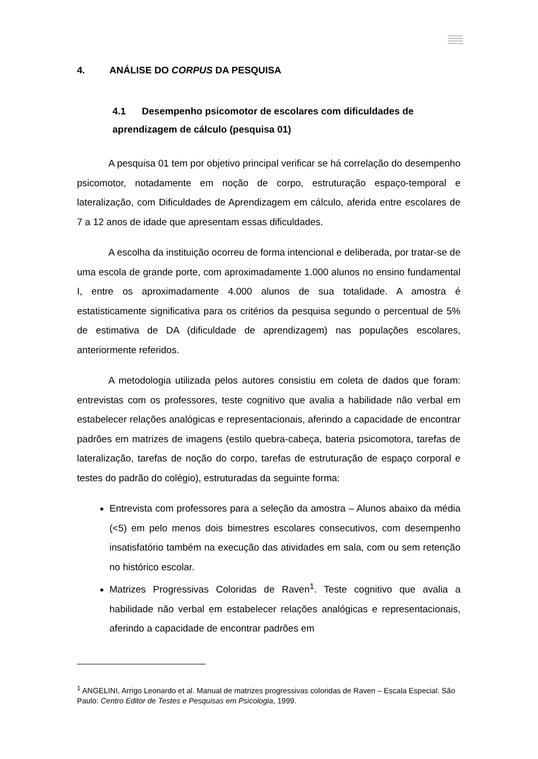4. ANÁLISE DO CORPUS DA PESQUISA
4.1 Desempenho psicomotor de escolares com dificuldades de aprendizagem de cálculo (pesquisa 01)
A pesquisa 01 tem por objetivo principal verificar se há correlação do desempenho psicomotor, notadamente em noção de corpo, estruturação espaço-temporal e lateralização, com Dificuldades de Aprendizagem em cálculo, aferida entre escolares de 7 a 12 anos de idade que apresentam essas dificuldades.
A escolha da instituição ocorreu de forma intencional e deliberada, por tratar-se de uma escola de grande porte, com aproximadamente 1.000 alunos no ensino fundamental I, entre os aproximadamente 4.000 alunos de sua totalidade. A amostra é estatisticamente significativa para os critérios da pesquisa segundo o percentual de 5% de estimativa de DA (dificuldade de aprendizagem) nas populações escolares, anteriormente referidos.
A metodologia utilizada pelos autores consistiu em coleta de dados que foram: entrevistas com os professores, teste cognitivo que avalia a habilidade não verbal em estabelecer relações analógicas e representacionais, aferindo a capacidade de encontrar padrões em matrizes de imagens (estilo quebra-cabeça, bateria psicomotora, tarefas de lateralização, tarefas de noção do corpo, tarefas de estruturação de espaço corporal e testes do padrão do colégio), estruturadas da seguinte forma:
Entrevista com professores para a seleção da amostra – Alunos abaixo da média (<5) em pelo menos dois bimestres escolares consecutivos, com desempenho insatisfatório também na execução das atividades em sala, com ou sem retenção no histórico escolar.
Matrizes Progressivas Coloridas de Raven<sup>1</sup>. Teste cognitivo que avalia a habilidade não verbal em estabelecer relações analógicas e representacionais, aferindo a capacidade de encontrar padrões em
<sup>1</sup> ANGELINI, Arrigo Leonardo et al. Manual de matrizes progressivas coloridas de Raven – Escala Especial. São Paulo: Centro Editor de Testes e Pesquisas em Psicologia, 1999.